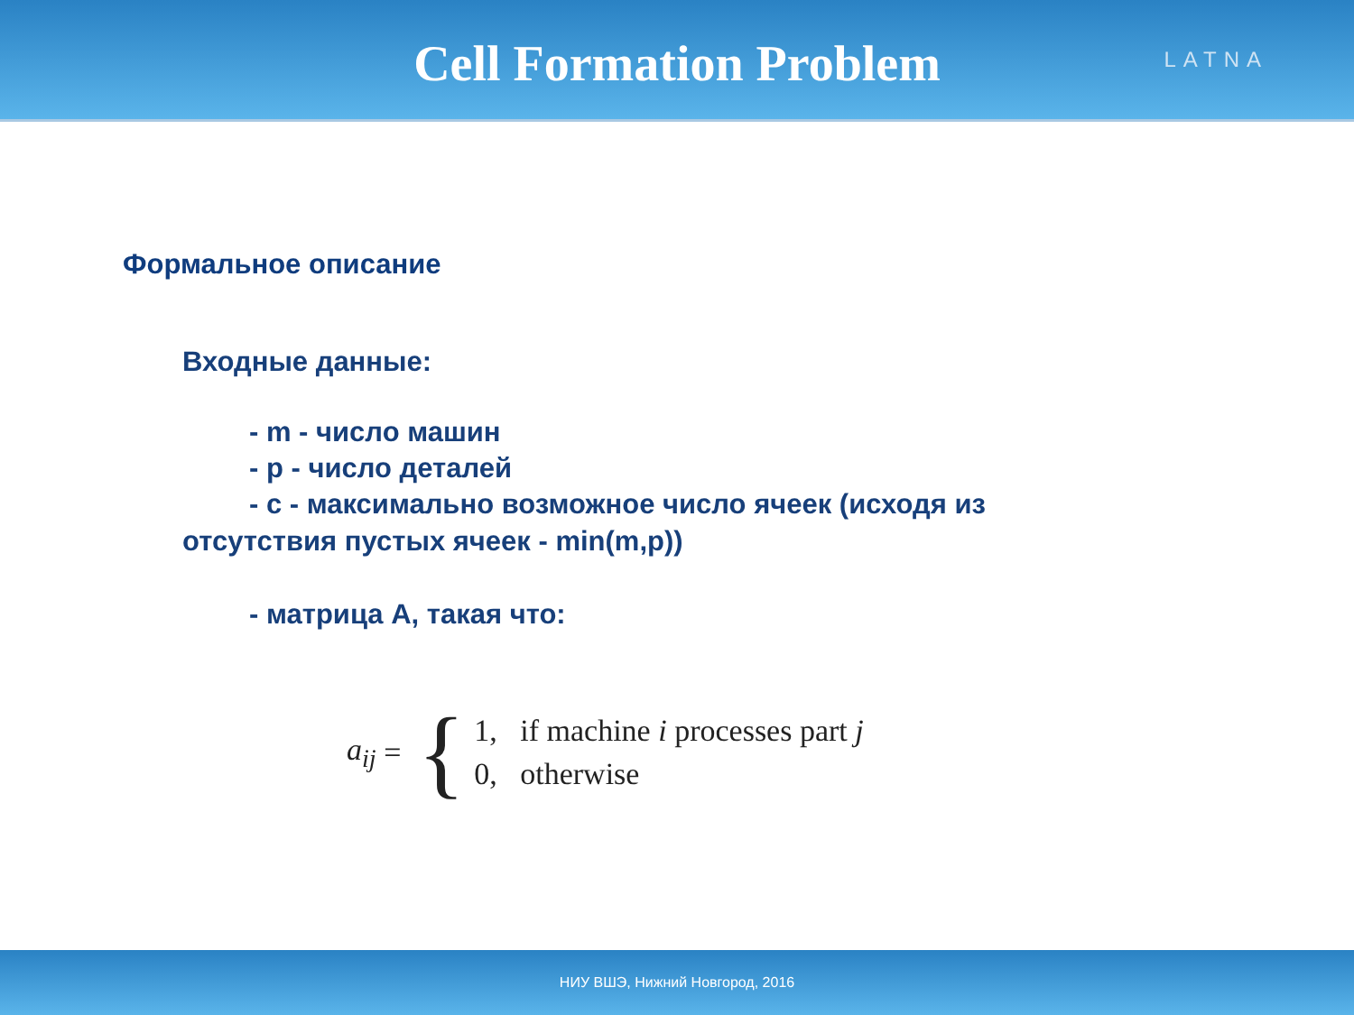Cell Formation Problem
LATNA
Формальное описание
Входные данные:
- m - число машин
- p - число деталей
- c - максимально возможное число ячеек (исходя из
отсутствия пустых ячеек - min(m,p))
- матрица A, такая что:
a<sub>ij</sub> = {
1, if machine i processes part j
0, otherwise
НИУ ВШЭ, Нижний Новгород, 2016